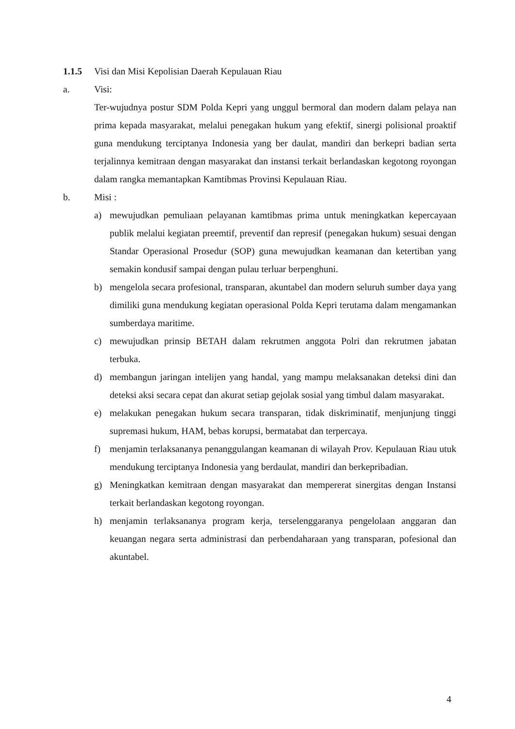1.1.5 Visi dan Misi Kepolisian Daerah Kepulauan Riau
a. Visi:
Ter-wujudnya postur SDM Polda Kepri yang unggul bermoral dan modern dalam pelaya nan prima kepada masyarakat, melalui penegakan hukum yang efektif, sinergi polisional proaktif guna mendukung terciptanya Indonesia yang ber daulat, mandiri dan berkepri badian serta terjalinnya kemitraan dengan masyarakat dan instansi terkait berlandaskan kegotong royongan dalam rangka memantapkan Kamtibmas Provinsi Kepulauan Riau.
b. Misi :
a) mewujudkan pemuliaan pelayanan kamtibmas prima untuk meningkatkan kepercayaan publik melalui kegiatan preemtif, preventif dan represif (penegakan hukum) sesuai dengan Standar Operasional Prosedur (SOP) guna mewujudkan keamanan dan ketertiban yang semakin kondusif sampai dengan pulau terluar berpenghuni.
b) mengelola secara profesional, transparan, akuntabel dan modern seluruh sumber daya yang dimiliki guna mendukung kegiatan operasional Polda Kepri terutama dalam mengamankan sumberdaya maritime.
c) mewujudkan prinsip BETAH dalam rekrutmen anggota Polri dan rekrutmen jabatan terbuka.
d) membangun jaringan intelijen yang handal, yang mampu melaksanakan deteksi dini dan deteksi aksi secara cepat dan akurat setiap gejolak sosial yang timbul dalam masyarakat.
e) melakukan penegakan hukum secara transparan, tidak diskriminatif, menjunjung tinggi supremasi hukum, HAM, bebas korupsi, bermatabat dan terpercaya.
f) menjamin terlaksananya penanggulangan keamanan di wilayah Prov. Kepulauan Riau utuk mendukung terciptanya Indonesia yang berdaulat, mandiri dan berkepribadian.
g) Meningkatkan kemitraan dengan masyarakat dan mempererat sinergitas dengan Instansi terkait berlandaskan kegotong royongan.
h) menjamin terlaksananya program kerja, terselenggaranya pengelolaan anggaran dan keuangan negara serta administrasi dan perbendaharaan yang transparan, pofesional dan akuntabel.
4